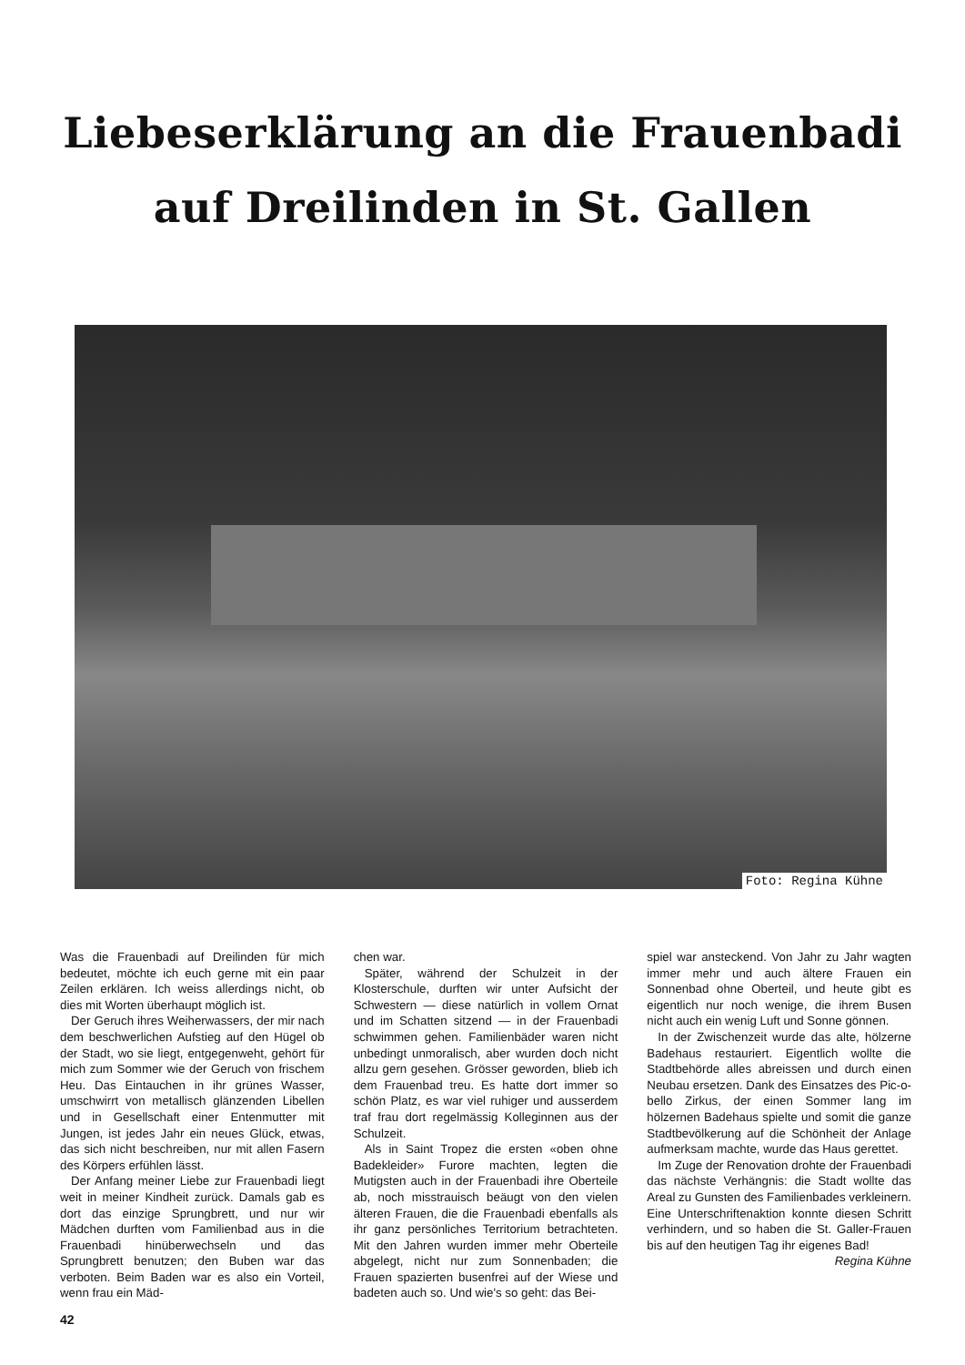Liebeserklärung an die Frauenbadi
auf Dreilinden in St. Gallen
Foto: Regina Kühne
Was die Frauenbadi auf Dreilinden für mich bedeutet, möchte ich euch gerne mit ein paar Zeilen erklären. Ich weiss allerdings nicht, ob dies mit Worten überhaupt möglich ist.
Der Geruch ihres Weiherwassers, der mir nach dem beschwerlichen Aufstieg auf den Hügel ob der Stadt, wo sie liegt, entgegenweht, gehört für mich zum Sommer wie der Geruch von frischem Heu. Das Eintauchen in ihr grünes Wasser, umschwirrt von metallisch glänzenden Libellen und in Gesellschaft einer Entenmutter mit Jungen, ist jedes Jahr ein neues Glück, etwas, das sich nicht beschreiben, nur mit allen Fasern des Körpers erfühlen lässt.
Der Anfang meiner Liebe zur Frauenbadi liegt weit in meiner Kindheit zurück. Damals gab es dort das einzige Sprungbrett, und nur wir Mädchen durften vom Familienbad aus in die Frauenbadi hinüberwechseln und das Sprungbrett benutzen; den Buben war das verboten. Beim Baden war es also ein Vorteil, wenn frau ein Mäd-
chen war.
Später, während der Schulzeit in der Klosterschule, durften wir unter Aufsicht der Schwestern — diese natürlich in vollem Ornat und im Schatten sitzend — in der Frauenbadi schwimmen gehen. Familienbäder waren nicht unbedingt unmoralisch, aber wurden doch nicht allzu gern gesehen. Grösser geworden, blieb ich dem Frauenbad treu. Es hatte dort immer so schön Platz, es war viel ruhiger und ausserdem traf frau dort regelmässig Kolleginnen aus der Schulzeit.
Als in Saint Tropez die ersten «oben ohne Badekleider» Furore machten, legten die Mutigsten auch in der Frauenbadi ihre Oberteile ab, noch misstrauisch beäugt von den vielen älteren Frauen, die die Frauenbadi ebenfalls als ihr ganz persönliches Territorium betrachteten. Mit den Jahren wurden immer mehr Oberteile abgelegt, nicht nur zum Sonnenbaden; die Frauen spazierten busenfrei auf der Wiese und badeten auch so. Und wie's so geht: das Bei-
spiel war ansteckend. Von Jahr zu Jahr wagten immer mehr und auch ältere Frauen ein Sonnenbad ohne Oberteil, und heute gibt es eigentlich nur noch wenige, die ihrem Busen nicht auch ein wenig Luft und Sonne gönnen.
In der Zwischenzeit wurde das alte, hölzerne Badehaus restauriert. Eigentlich wollte die Stadtbehörde alles abreissen und durch einen Neubau ersetzen. Dank des Einsatzes des Pic-o-bello Zirkus, der einen Sommer lang im hölzernen Badehaus spielte und somit die ganze Stadtbevölkerung auf die Schönheit der Anlage aufmerksam machte, wurde das Haus gerettet.
Im Zuge der Renovation drohte der Frauenbadi das nächste Verhängnis: die Stadt wollte das Areal zu Gunsten des Familienbades verkleinern. Eine Unterschriftenaktion konnte diesen Schritt verhindern, und so haben die St. Galler-Frauen bis auf den heutigen Tag ihr eigenes Bad!
Regina Kühne
42